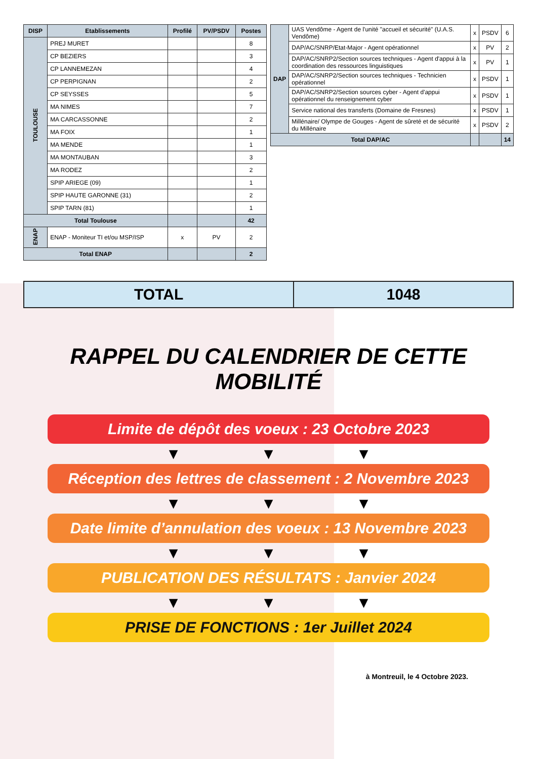| DISP | Etablissements | Profilé | PV/PSDV | Postes |
| --- | --- | --- | --- | --- |
| TOULOUSE | PREJ MURET | | | 8 |
| | CP BEZIERS | | | 3 |
| | CP LANNEMEZAN | | | 4 |
| | CP PERPIGNAN | | | 2 |
| | CP SEYSSES | | | 5 |
| | MA NIMES | | | 7 |
| | MA CARCASSONNE | | | 2 |
| | MA FOIX | | | 1 |
| | MA MENDE | | | 1 |
| | MA MONTAUBAN | | | 3 |
| | MA RODEZ | | | 2 |
| | SPIP ARIEGE (09) | | | 1 |
| | SPIP HAUTE GARONNE (31) | | | 2 |
| | SPIP TARN (81) | | | 1 |
| Total Toulouse | | | | 42 |
| ENAP | ENAP - Moniteur TI et/ou MSP/ISP | x | PV | 2 |
| Total ENAP | | | | 2 |
| DAP | UAS Vendôme - Agent de l'unité "accueil et sécurité" (U.A.S. Vendôme) | x | PSDV | 6 |
| | DAP/AC/SNRP/Etat-Major - Agent opérationnel | x | PV | 2 |
| | DAP/AC/SNRP2/Section sources techniques - Agent d'appui à la coordination des ressources linguistiques | x | PV | 1 |
| | DAP/AC/SNRP2/Section sources techniques - Technicien opérationnel | x | PSDV | 1 |
| | DAP/AC/SNRP2/Section sources cyber - Agent d'appui opérationnel du renseignement cyber | x | PSDV | 1 |
| | Service national des transferts (Domaine de Fresnes) | x | PSDV | 1 |
| | Millénaire/ Olympe de Gouges - Agent de sûreté et de sécurité du Millénaire | x | PSDV | 2 |
| Total DAP/AC | | | | 14 |
TOTAL 1048
RAPPEL DU CALENDRIER DE CETTE MOBILITÉ
Limite de dépôt des voeux : 23 Octobre 2023
▼ ▼ ▼
Réception des lettres de classement : 2 Novembre 2023
▼ ▼ ▼
Date limite d’annulation des voeux : 13 Novembre 2023
▼ ▼ ▼
PUBLICATION DES RÉSULTATS : Janvier 2024
▼ ▼ ▼
PRISE DE FONCTIONS : 1er Juillet 2024
à Montreuil, le 4 Octobre 2023.